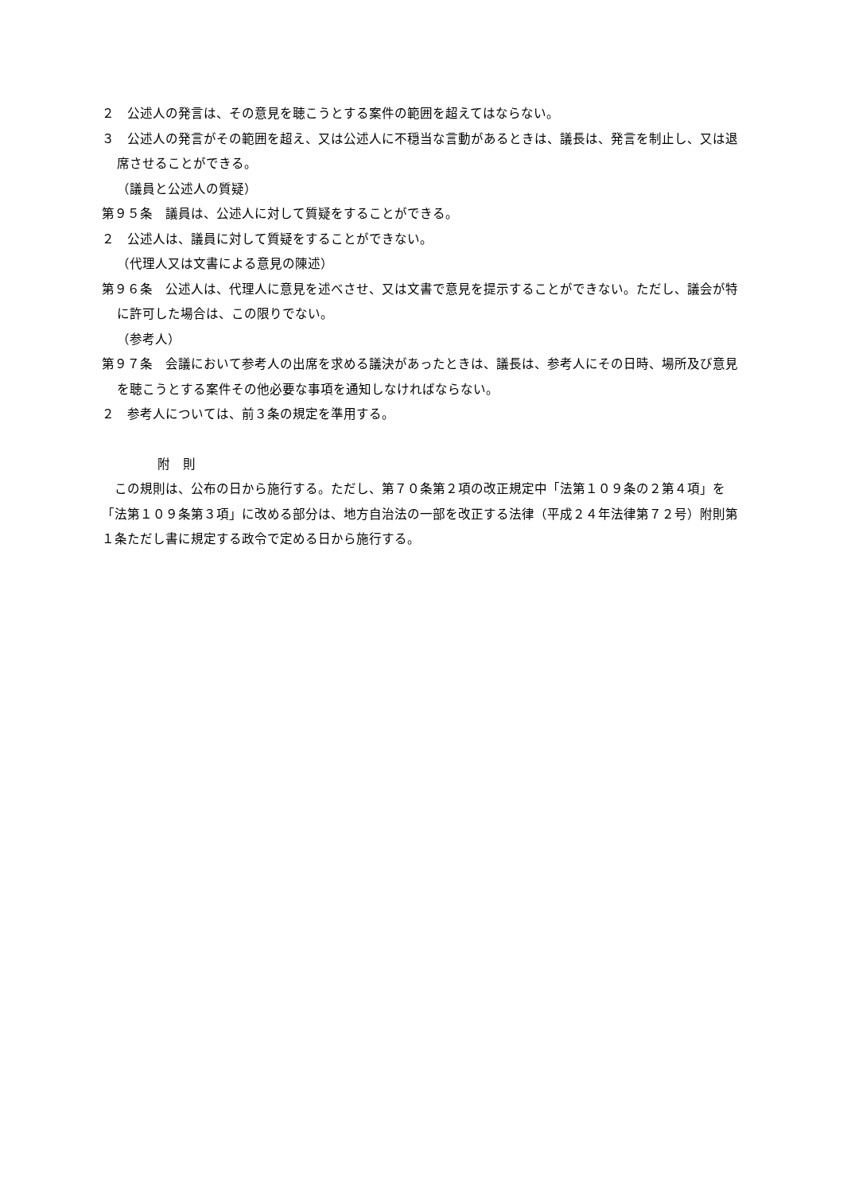２　公述人の発言は、その意見を聴こうとする案件の範囲を超えてはならない。
３　公述人の発言がその範囲を超え、又は公述人に不穏当な言動があるときは、議長は、発言を制止し、又は退席させることができる。
（議員と公述人の質疑）
第９５条　議員は、公述人に対して質疑をすることができる。
２　公述人は、議員に対して質疑をすることができない。
（代理人又は文書による意見の陳述）
第９６条　公述人は、代理人に意見を述べさせ、又は文書で意見を提示することができない。ただし、議会が特に許可した場合は、この限りでない。
（参考人）
第９７条　会議において参考人の出席を求める議決があったときは、議長は、参考人にその日時、場所及び意見を聴こうとする案件その他必要な事項を通知しなければならない。
２　参考人については、前３条の規定を準用する。
附　則
この規則は、公布の日から施行する。ただし、第７０条第２項の改正規定中「法第１０９条の２第４項」を「法第１０９条第３項」に改める部分は、地方自治法の一部を改正する法律（平成２４年法律第７２号）附則第１条ただし書に規定する政令で定める日から施行する。